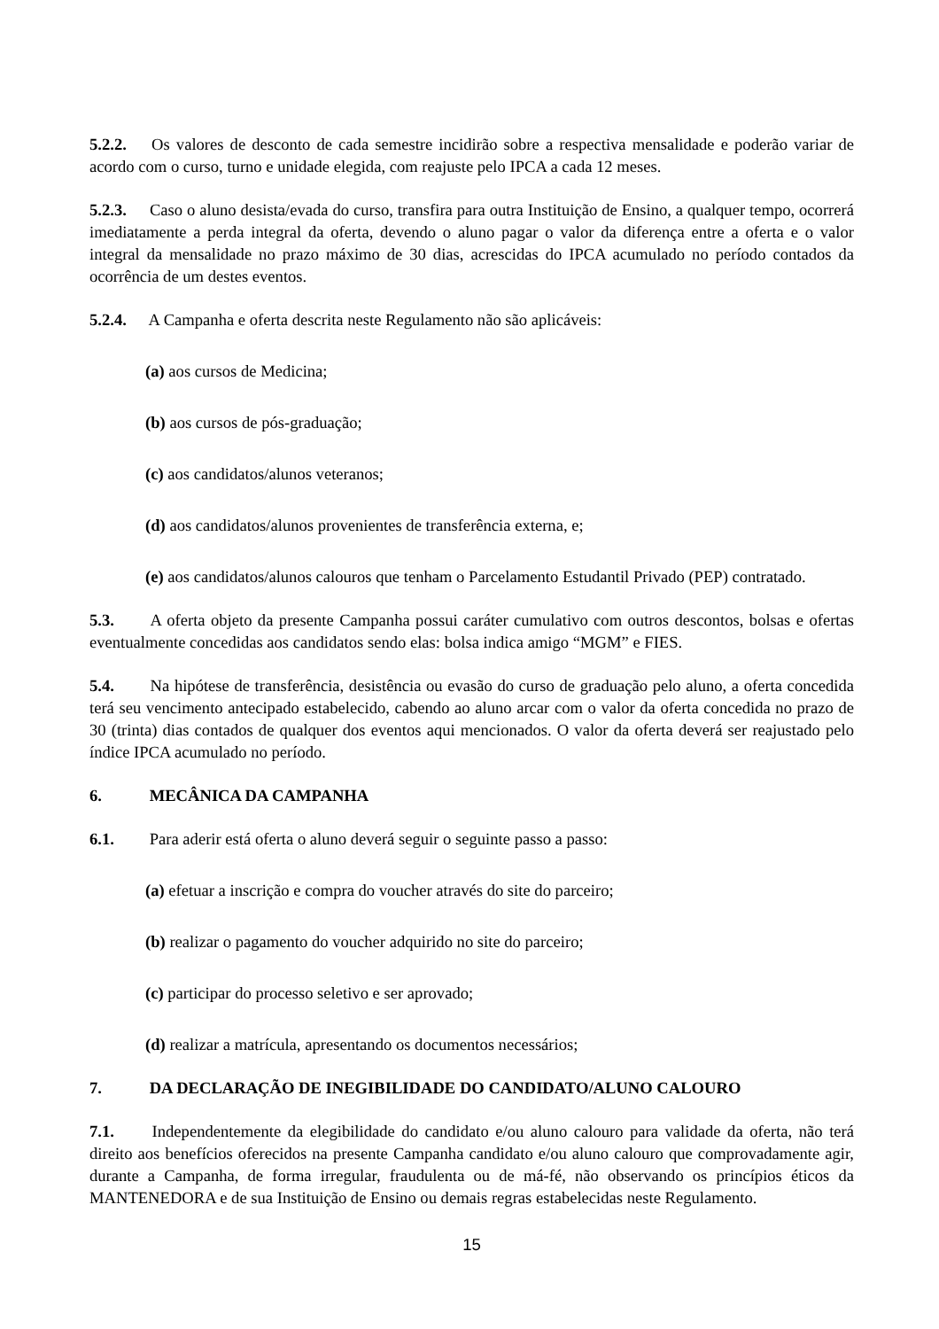5.2.2. Os valores de desconto de cada semestre incidirão sobre a respectiva mensalidade e poderão variar de acordo com o curso, turno e unidade elegida, com reajuste pelo IPCA a cada 12 meses.
5.2.3. Caso o aluno desista/evada do curso, transfira para outra Instituição de Ensino, a qualquer tempo, ocorrerá imediatamente a perda integral da oferta, devendo o aluno pagar o valor da diferença entre a oferta e o valor integral da mensalidade no prazo máximo de 30 dias, acrescidas do IPCA acumulado no período contados da ocorrência de um destes eventos.
5.2.4. A Campanha e oferta descrita neste Regulamento não são aplicáveis:
(a) aos cursos de Medicina;
(b) aos cursos de pós-graduação;
(c) aos candidatos/alunos veteranos;
(d) aos candidatos/alunos provenientes de transferência externa, e;
(e) aos candidatos/alunos calouros que tenham o Parcelamento Estudantil Privado (PEP) contratado.
5.3. A oferta objeto da presente Campanha possui caráter cumulativo com outros descontos, bolsas e ofertas eventualmente concedidas aos candidatos sendo elas: bolsa indica amigo “MGM” e FIES.
5.4. Na hipótese de transferência, desistência ou evasão do curso de graduação pelo aluno, a oferta concedida terá seu vencimento antecipado estabelecido, cabendo ao aluno arcar com o valor da oferta concedida no prazo de 30 (trinta) dias contados de qualquer dos eventos aqui mencionados. O valor da oferta deverá ser reajustado pelo índice IPCA acumulado no período.
6. MECÂNICA DA CAMPANHA
6.1. Para aderir está oferta o aluno deverá seguir o seguinte passo a passo:
(a) efetuar a inscrição e compra do voucher através do site do parceiro;
(b) realizar o pagamento do voucher adquirido no site do parceiro;
(c) participar do processo seletivo e ser aprovado;
(d) realizar a matrícula, apresentando os documentos necessários;
7. DA DECLARAÇÃO DE INEGIBILIDADE DO CANDIDATO/ALUNO CALOURO
7.1. Independentemente da elegibilidade do candidato e/ou aluno calouro para validade da oferta, não terá direito aos benefícios oferecidos na presente Campanha candidato e/ou aluno calouro que comprovadamente agir, durante a Campanha, de forma irregular, fraudulenta ou de má-fé, não observando os princípios éticos da MANTENEDORA e de sua Instituição de Ensino ou demais regras estabelecidas neste Regulamento.
15